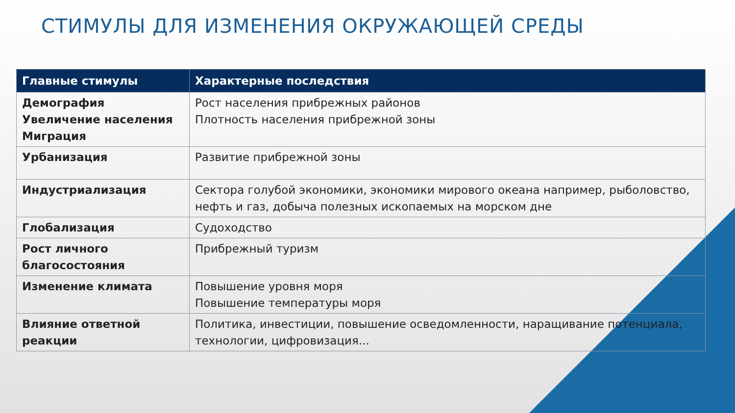СТИМУЛЫ ДЛЯ ИЗМЕНЕНИЯ ОКРУЖАЮЩЕЙ СРЕДЫ
| Главные стимулы | Характерные последствия |
| --- | --- |
| Демография Увеличение населения Миграция | Рост населения прибрежных районов Плотность населения прибрежной зоны |
| Урбанизация | Развитие прибрежной зоны |
| Индустриализация | Сектора голубой экономики, экономики мирового океана например, рыболовство, нефть и газ, добыча полезных ископаемых на морском дне |
| Глобализация | Судоходство |
| Рост личного благосостояния | Прибрежный туризм |
| Изменение климата | Повышение уровня моря Повышение температуры моря |
| Влияние ответной реакции | Политика, инвестиции, повышение осведомленности, наращивание потенциала, технологии, цифровизация... |